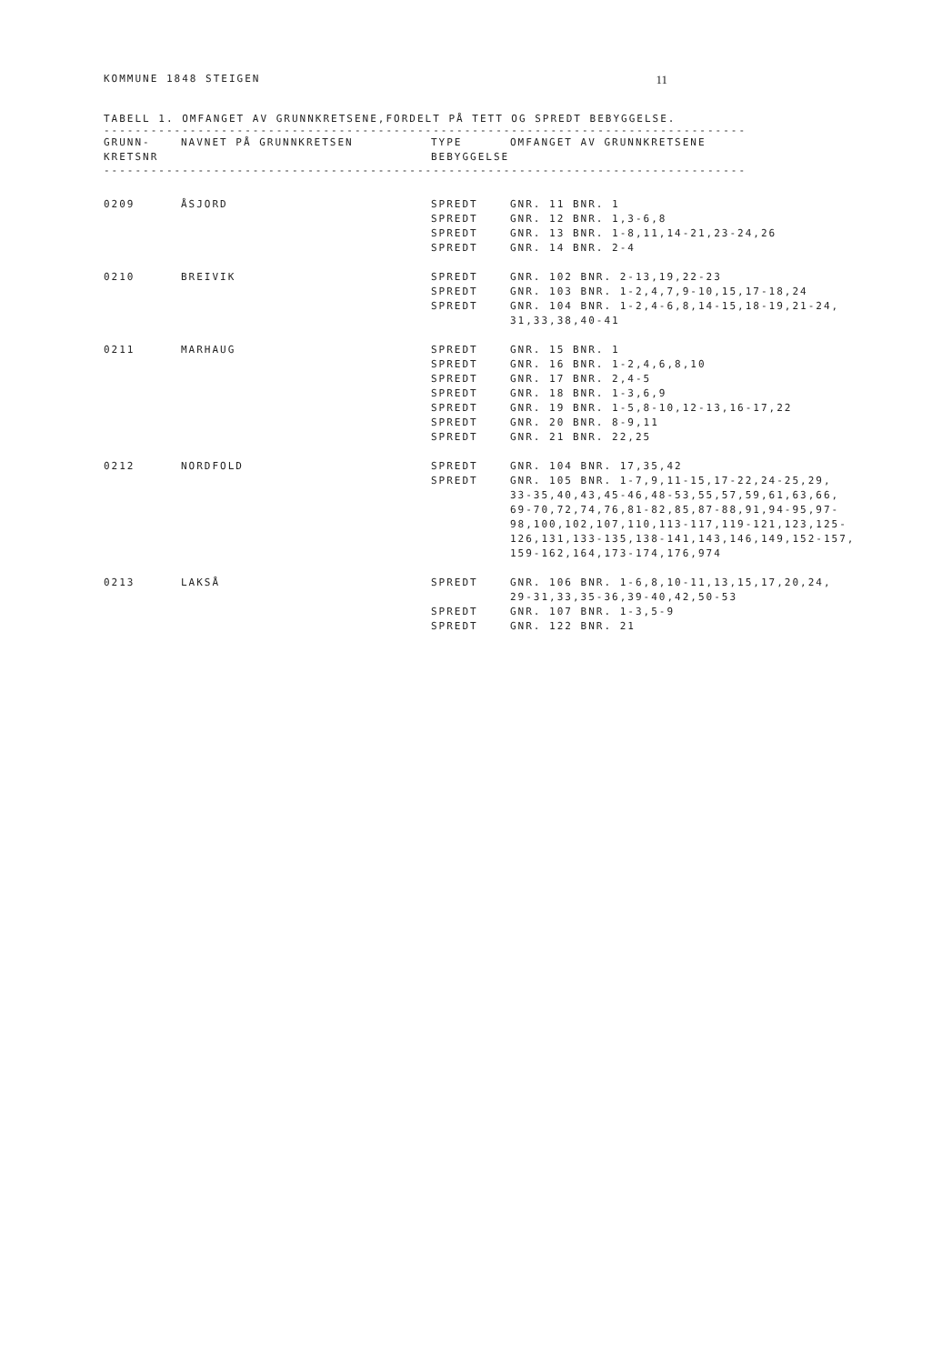KOMMUNE 1848 STEIGEN 11
TABELL 1. OMFANGET AV GRUNNKRETSENE,FORDELT PÅ TETT OG SPREDT BEBYGGELSE.
----------------------------------------------------------------------------------
| GRUNN- KRETSNR | NAVNET PÅ GRUNNKRETSEN | TYPE BEBYGGELSE | OMFANGET AV GRUNNKRETSENE |
| --- | --- | --- | --- |
----------------------------------------------------------------------------------
| 0209 | ÅSJORD | SPREDT | GNR. 11 BNR. 1 |
| | | SPREDT | GNR. 12 BNR. 1,3-6,8 |
| | | SPREDT | GNR. 13 BNR. 1-8,11,14-21,23-24,26 |
| | | SPREDT | GNR. 14 BNR. 2-4 |
| 0210 | BREIVIK | SPREDT | GNR. 102 BNR. 2-13,19,22-23 |
| | | SPREDT | GNR. 103 BNR. 1-2,4,7,9-10,15,17-18,24 |
| | | SPREDT | GNR. 104 BNR. 1-2,4-6,8,14-15,18-19,21-24, 31,33,38,40-41 |
| 0211 | MARHAUG | SPREDT | GNR. 15 BNR. 1 |
| | | SPREDT | GNR. 16 BNR. 1-2,4,6,8,10 |
| | | SPREDT | GNR. 17 BNR. 2,4-5 |
| | | SPREDT | GNR. 18 BNR. 1-3,6,9 |
| | | SPREDT | GNR. 19 BNR. 1-5,8-10,12-13,16-17,22 |
| | | SPREDT | GNR. 20 BNR. 8-9,11 |
| | | SPREDT | GNR. 21 BNR. 22,25 |
| 0212 | NORDFOLD | SPREDT | GNR. 104 BNR. 17,35,42 |
| | | SPREDT | GNR. 105 BNR. 1-7,9,11-15,17-22,24-25,29, 33-35,40,43,45-46,48-53,55,57,59,61,63,66, 69-70,72,74,76,81-82,85,87-88,91,94-95,97- 98,100,102,107,110,113-117,119-121,123,125- 126,131,133-135,138-141,143,146,149,152-157, 159-162,164,173-174,176,974 |
| 0213 | LAKSÅ | SPREDT | GNR. 106 BNR. 1-6,8,10-11,13,15,17,20,24, 29-31,33,35-36,39-40,42,50-53 |
| | | SPREDT | GNR. 107 BNR. 1-3,5-9 |
| | | SPREDT | GNR. 122 BNR. 21 |